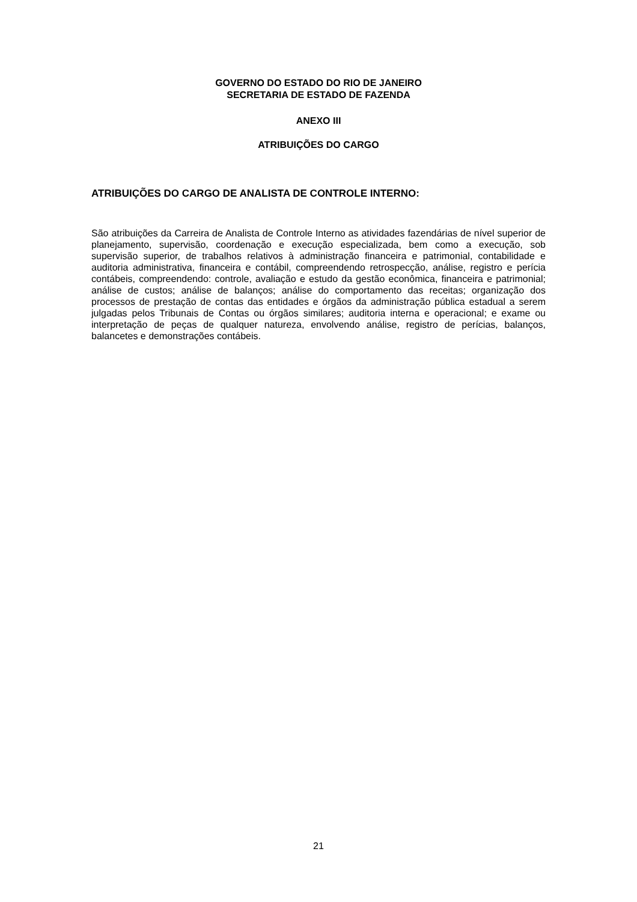GOVERNO DO ESTADO DO RIO DE JANEIRO
SECRETARIA DE ESTADO DE FAZENDA
ANEXO III
ATRIBUIÇÕES DO CARGO
ATRIBUIÇÕES DO CARGO DE ANALISTA DE CONTROLE INTERNO:
São atribuições da Carreira de Analista de Controle Interno as atividades fazendárias de nível superior de planejamento, supervisão, coordenação e execução especializada, bem como a execução, sob supervisão superior, de trabalhos relativos à administração financeira e patrimonial, contabilidade e auditoria administrativa, financeira e contábil, compreendendo retrospecção, análise, registro e perícia contábeis, compreendendo: controle, avaliação e estudo da gestão econômica, financeira e patrimonial; análise de custos; análise de balanços; análise do comportamento das receitas; organização dos processos de prestação de contas das entidades e órgãos da administração pública estadual a serem julgadas pelos Tribunais de Contas ou órgãos similares; auditoria interna e operacional; e exame ou interpretação de peças de qualquer natureza, envolvendo análise, registro de perícias, balanços, balancetes e demonstrações contábeis.
21